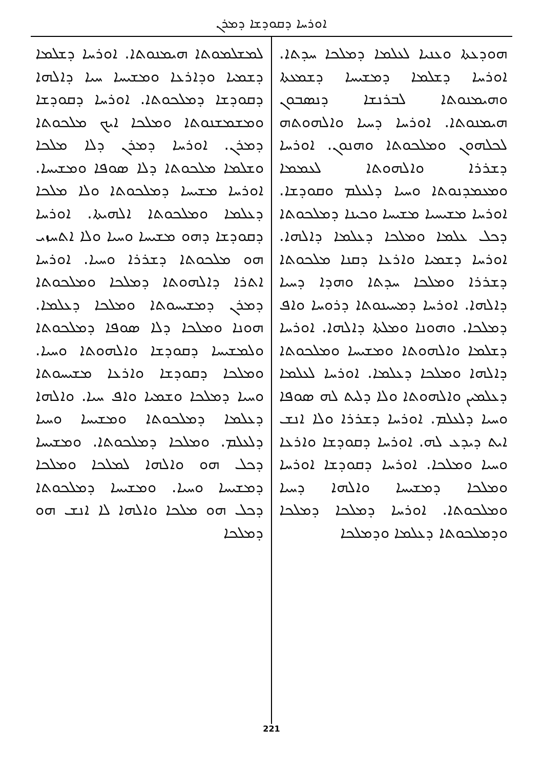ܐܘܪܚܐ ܕܩܘܕܫܐ ܕܡܪܢ
ܗܘܕܥܬܐ ܘܥܢܝܐ ܠܥܠܡܐ ܕܡܠܟܐ ܚܕܬܐ. ܐܘܪܚܐ ܕܫܠܡܐ ܕܡܫܝܚܐ ܕܫܡܥܬܐ ܘܗܝܡܢܘܬܐ ܠܒܪܢܫܐ ܕܢܣܒܘܢ ܗܝܡܢܘܬܐ. ܐܘܪܚܐ ܕܚܝܐ ܘܐܠܗܘܬܗ ܠܟܠܗܘܢ ܘܡܠܟܘܬܐ ܘܗܢܘܢ. ܐܘܪܚܐ ܕܫܪܪܐ ܘܐܠܗܘܬܐ ܠܥܡܡܐ ܘܡܥܡܕܢܘܬܐ ܘܚܝܐ ܕܠܥܠܡ ܘܩܘܕܫܐ. ܐܘܪܚܐ ܡܫܝܚܝܐ ܡܫܝܚܐ ܘܟܝܢܐ ܕܡܠܟܘܬܐ ܕܟܠ ܥܠܡܐ ܘܡܠܟܐ ܕܥܠܡܐ ܕܐܠܗܐ. ܐܘܪܚܐ ܕܫܡܝܐ ܘܐܪܥܐ ܕܩܢܐ ܡܠܟܘܬܐ ܕܫܪܪܐ ܘܡܠܟܐ ܚܕܬܐ ܘܗܕܐ ܕܚܝܐ ܕܐܠܗܐ. ܐܘܪܚܐ ܕܡܚܝܢܘܬܐ ܕܪܘܚܐ ܘܐܦ ܕܡܠܟܐ. ܘܗܘܢܐ ܘܡܠܬܐ ܕܐܠܗܐ. ܐܘܪܚܐ ܕܫܠܡܐ ܘܐܠܗܘܬܐ ܘܡܫܝܚܐ ܘܡܠܟܘܬܐ ܕܐܠܗܐ ܘܡܠܟܐ ܕܥܠܡܐ. ܐܘܪܚܐ ܠܥܠܡܐ ܕܥܠܡܝܢ ܘܐܠܗܘܬܐ ܘܠܐ ܕܠܝܬ ܠܗ ܣܘܦܐ ܘܚܝܐ ܕܠܥܠܡ. ܐܘܪܚܐ ܕܫܪܪܐ ܘܠܐ ܐܢܫ ܐܝܬ ܕܝܕܥ ܠܗ. ܐܘܪܚܐ ܕܩܘܕܫܐ ܘܐܪܥܐ ܘܚܝܐ ܘܡܠܟܐ. ܐܘܪܚܐ ܕܩܘܕܫܐ ܐܘܪܚܐ ܘܡܠܟܐ ܕܡܫܝܚܐ ܘܐܠܗܐ ܕܚܝܐ ܘܡܠܟܘܬܐ. ܐܘܪܚܐ ܕܡܠܟܐ ܕܡܠܟܐ ܘܕܡܠܟܘܬܐ ܕܥܠܡܐ ܘܕܡܠܟܐ
ܠܡܫܠܡܘܬܐ ܗܝܡܢܘܬܐ. ܐܘܪܚܐ ܕܫܠܡܐ ܕܫܡܝܐ ܘܕܐܪܥܐ ܘܡܫܝܚܐ ܚܝܐ ܕܐܠܗܐ ܕܩܘܕܫܐ ܕܡܠܟܘܬܐ. ܐܘܪܚܐ ܕܩܘܕܫܐ ܘܡܫܡܫܢܘܬܐ ܘܡܠܟܐ ܐܝܟ ܡܠܟܘܬܐ ܕܡܪܢ. ܐܘܪܚܐ ܕܡܪܢ ܕܠܐ ܡܠܟܐ ܘܫܠܡܐ ܡܠܟܘܬܐ ܕܠܐ ܣܘܦܐ ܘܡܫܝܚܐ. ܐܘܪܚܐ ܡܫܝܚܐ ܕܡܠܟܘܬܐ ܘܠܐ ܡܠܟܐ ܕܥܠܡܐ ܘܡܠܟܘܬܐ ܐܠܗܝܬܐ. ܐܘܪܚܐ ܕܩܘܕܫܐ ܕܗܘ ܡܫܝܚܐ ܘܚܝܐ ܘܠܐ ܐܬܚܙܝ ܗܘ ܡܠܟܘܬܐ ܕܫܪܪܐ ܘܚܝܐ. ܐܘܪܚܐ ܐܬܪܐ ܕܐܠܗܘܬܐ ܕܡܠܟܐ ܘܡܠܟܘܬܐ ܕܡܪܢ ܕܡܫܝܚܘܬܐ ܘܡܠܟܐ ܕܥܠܡܐ. ܗܘܢܐ ܘܡܠܟܐ ܕܠܐ ܣܘܦܐ ܕܡܠܟܘܬܐ ܘܠܡܫܝܚܐ ܕܩܘܕܫܐ ܘܐܠܗܘܬܐ ܘܚܝܐ. ܘܡܠܟܐ ܕܩܘܕܫܐ ܘܐܪܥܐ ܡܫܝܚܘܬܐ ܘܚܝܐ ܕܡܠܟܐ ܘܫܡܝܐ ܘܐܦ ܚܝܐ. ܘܐܠܗܐ ܕܥܠܡܐ ܕܡܠܟܘܬܐ ܘܡܫܝܚܐ ܘܚܝܐ ܕܠܥܠܡ. ܘܡܠܟܐ ܕܡܠܟܘܬܐ. ܘܡܫܝܚܐ ܕܟܠ ܗܘ ܘܐܠܗܐ ܠܡܠܟܐ ܘܡܠܟܐ ܕܡܫܝܚܐ ܘܚܝܐ. ܘܡܫܝܚܐ ܕܡܠܟܘܬܐ ܕܟܠ ܗܘ ܡܠܟܐ ܘܐܠܗܐ ܠܐ ܐܢܫ ܗܘ ܕܡܠܟܐ
221